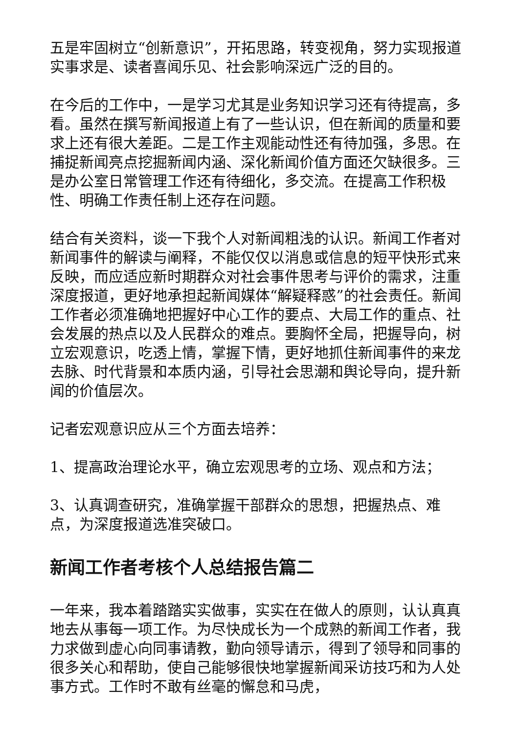五是牢固树立“创新意识”，开拓思路，转变视角，努力实现报道实事求是、读者喜闻乐见、社会影响深远广泛的目的。
在今后的工作中，一是学习尤其是业务知识学习还有待提高，多看。虽然在撰写新闻报道上有了一些认识，但在新闻的质量和要求上还有很大差距。二是工作主观能动性还有待加强，多思。在捕捉新闻亮点挖掘新闻内涵、深化新闻价值方面还欠缺很多。三是办公室日常管理工作还有待细化，多交流。在提高工作积极性、明确工作责任制上还存在问题。
结合有关资料，谈一下我个人对新闻粗浅的认识。新闻工作者对新闻事件的解读与阐释，不能仅仅以消息或信息的短平快形式来反映，而应适应新时期群众对社会事件思考与评价的需求，注重深度报道，更好地承担起新闻媒体“解疑释惑”的社会责任。新闻工作者必须准确地把握好中心工作的要点、大局工作的重点、社会发展的热点以及人民群众的难点。要胸怀全局，把握导向，树立宏观意识，吃透上情，掌握下情，更好地抓住新闻事件的来龙去脉、时代背景和本质内涵，引导社会思潮和舆论导向，提升新闻的价值层次。
记者宏观意识应从三个方面去培养：
1、提高政治理论水平，确立宏观思考的立场、观点和方法；
3、认真调查研究，准确掌握干部群众的思想，把握热点、难点，为深度报道选准突破口。
新闻工作者考核个人总结报告篇二
一年来，我本着踏踏实实做事，实实在在做人的原则，认认真真地去从事每一项工作。为尽快成长为一个成熟的新闻工作者，我力求做到虚心向同事请教，勤向领导请示，得到了领导和同事的很多关心和帮助，使自己能够很快地掌握新闻采访技巧和为人处事方式。工作时不敢有丝毫的懈怠和马虎，